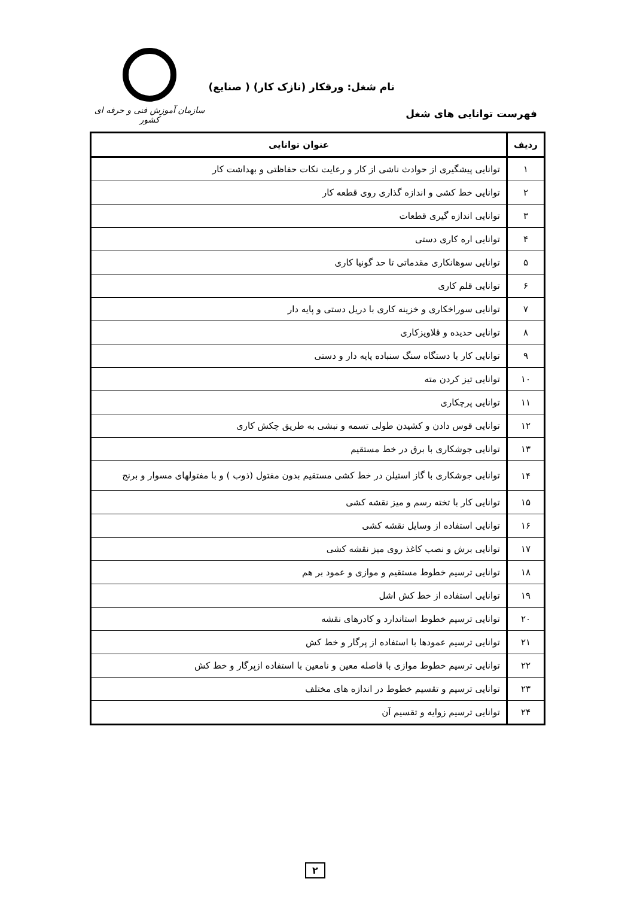نام شغل: ورقکار (نازک کار) ( صنایع)
فهرست توانایی های شغل
سازمان آموزش فنی و حرفه ای کشور
| ردیف | عنوان توانایی |
| --- | --- |
| ۱ | توانایی پیشگیری از حوادث ناشی از کار و رعایت نکات حفاظتی و بهداشت کار |
| ۲ | توانایی خط کشی و اندازه گذاری روی قطعه کار |
| ۳ | توانایی اندازه گیری قطعات |
| ۴ | توانایی اره کاری دستی |
| ۵ | توانایی سوهانکاری مقدماتی تا حد گونیا کاری |
| ۶ | توانایی قلم کاری |
| ۷ | توانایی سوراخکاری و خزینه کاری با دریل دستی و پایه دار |
| ۸ | توانایی حدیده و قلاویزکاری |
| ۹ | توانایی کار با دستگاه سنگ سنباده پایه دار و دستی |
| ۱۰ | توانایی تیز کردن مته |
| ۱۱ | توانایی پرچکاری |
| ۱۲ | توانایی قوس دادن و کشیدن طولی تسمه و نبشی به طریق چکش کاری |
| ۱۳ | توانایی جوشکاری با برق در خط مستقیم |
| ۱۴ | توانایی جوشکاری با گاز استیلن در خط کشی مستقیم بدون مفتول (ذوب ) و با مفتولهای مسوار و برنج |
| ۱۵ | توانایی کار با تخته رسم و میز نقشه کشی |
| ۱۶ | توانایی استفاده از وسایل نقشه کشی |
| ۱۷ | توانایی برش و نصب کاغذ روی میز نقشه کشی |
| ۱۸ | توانایی ترسیم خطوط مستقیم و موازی و عمود بر هم |
| ۱۹ | توانایی استفاده از خط کش اشل |
| ۲۰ | توانایی ترسیم خطوط استاندارد و کادرهای نقشه |
| ۲۱ | توانایی ترسیم عمودها با استفاده از پرگار و خط کش |
| ۲۲ | توانایی ترسیم خطوط موازی با فاصله معین و نامعین با استفاده ازپرگار و خط کش |
| ۲۳ | توانایی ترسیم و تقسیم خطوط در اندازه های مختلف |
| ۲۴ | توانایی ترسیم زوایه و تقسیم آن |
۲